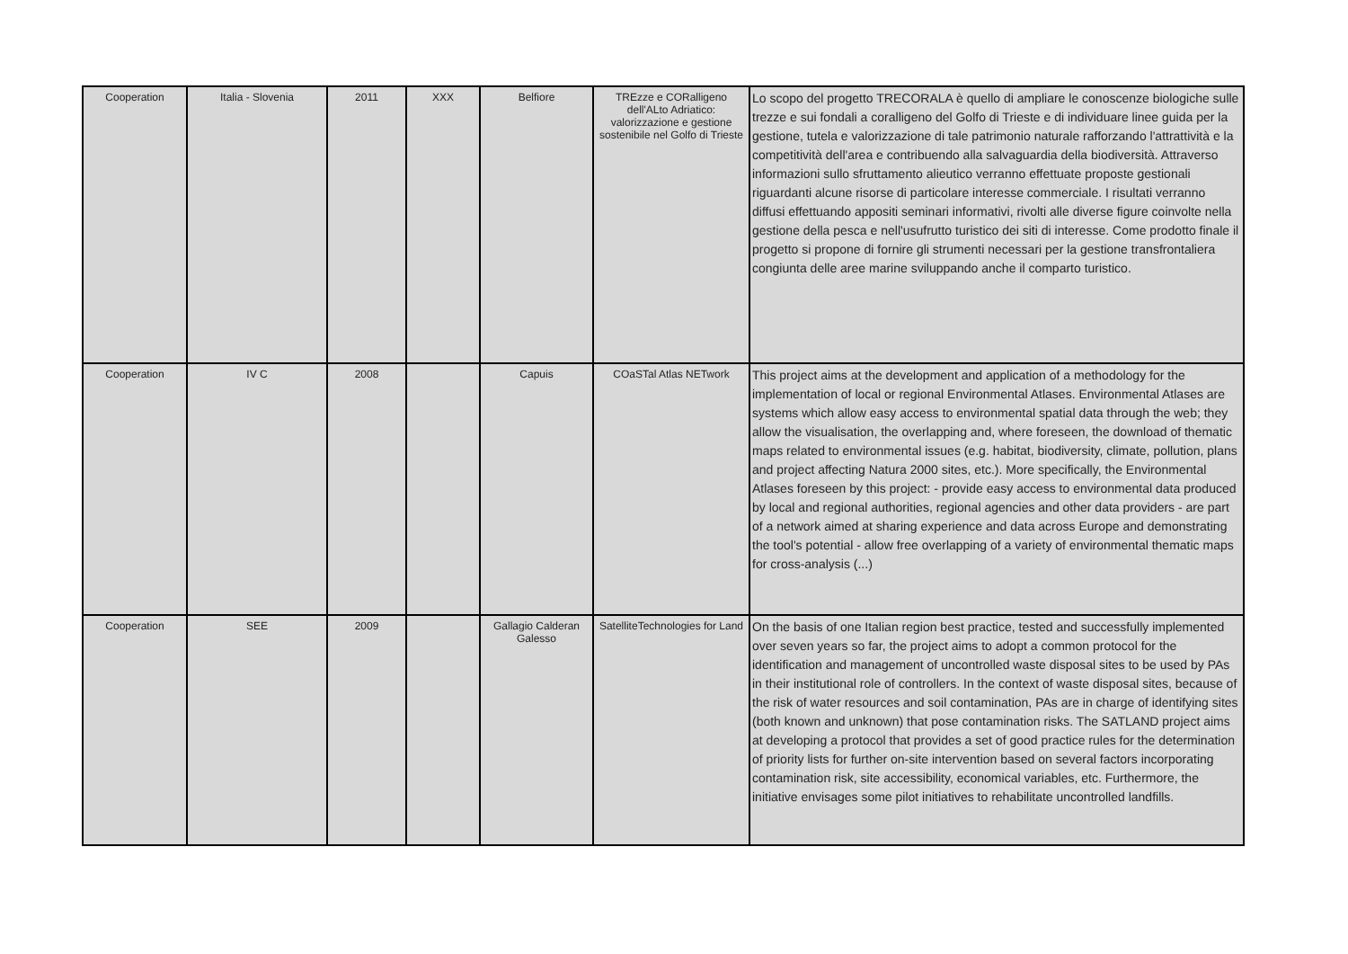| Cooperation | Italia - Slovenia | 2011 | XXX | Belfiore | TREzze e CORalligeno dell'ALto Adriatico: valorizzazione e gestione sostenibile nel Golfo di Trieste | Lo scopo del progetto TRECORALA è quello di ampliare le conoscenze biologiche sulle trezze e sui fondali a coralligeno del Golfo di Trieste e di individuare linee guida per la gestione, tutela e valorizzazione di tale patrimonio naturale rafforzando l'attrattività e la competitività dell'area e contribuendo alla salvaguardia della biodiversità. Attraverso informazioni sullo sfruttamento alieutico verranno effettuate proposte gestionali riguardanti alcune risorse di particolare interesse commerciale. I risultati verranno diffusi effettuando appositi seminari informativi, rivolti alle diverse figure coinvolte nella gestione della pesca e nell'usufrutto turistico dei siti di interesse. Come prodotto finale il progetto si propone di fornire gli strumenti necessari per la gestione transfrontaliera congiunta delle aree marine sviluppando anche il comparto turistico. |
| Cooperation | IV C | 2008 | | Capuis | COaSTal Atlas NETwork | This project aims at the development and application of a methodology for the implementation of local or regional Environmental Atlases. Environmental Atlases are systems which allow easy access to environmental spatial data through the web; they allow the visualisation, the overlapping and, where foreseen, the download of thematic maps related to environmental issues (e.g. habitat, biodiversity, climate, pollution, plans and project affecting Natura 2000 sites, etc.). More specifically, the Environmental Atlases foreseen by this project: - provide easy access to environmental data produced by local and regional authorities, regional agencies and other data providers - are part of a network aimed at sharing experience and data across Europe and demonstrating the tool's potential - allow free overlapping of a variety of environmental thematic maps for cross-analysis (...) |
| Cooperation | SEE | 2009 | | Gallagio Calderan Galesso | SatelliteTechnologies for Land | On the basis of one Italian region best practice, tested and successfully implemented over seven years so far, the project aims to adopt a common protocol for the identification and management of uncontrolled waste disposal sites to be used by PAs in their institutional role of controllers. In the context of waste disposal sites, because of the risk of water resources and soil contamination, PAs are in charge of identifying sites (both known and unknown) that pose contamination risks. The SATLAND project aims at developing a protocol that provides a set of good practice rules for the determination of priority lists for further on-site intervention based on several factors incorporating contamination risk, site accessibility, economical variables, etc. Furthermore, the initiative envisages some pilot initiatives to rehabilitate uncontrolled landfills. |